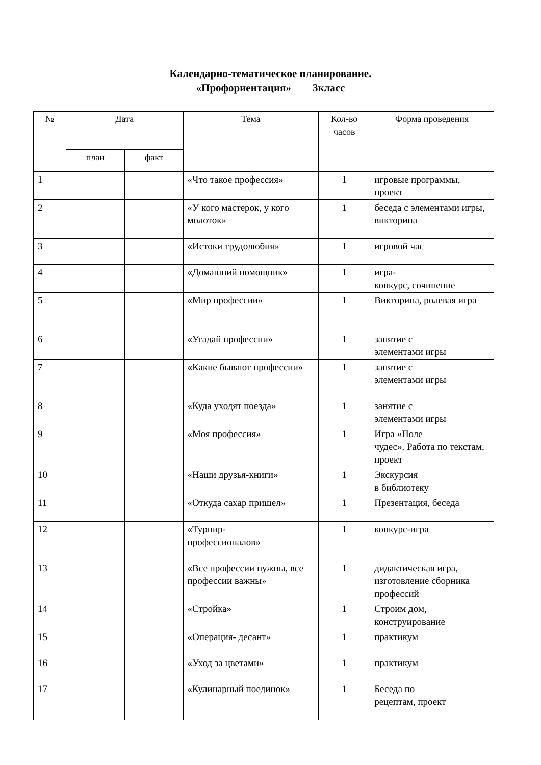Календарно-тематическое планирование.
«Профориентация» 3класс
| № | Дата | | Тема | Кол-во часов | Форма проведения |
| --- | --- | --- | --- | --- | --- |
| | план | факт | | | |
| 1 | | | «Что такое профессия» | 1 | игровые программы, проект |
| 2 | | | «У кого мастерок, у кого молоток» | 1 | беседа с элементами игры, викторина |
| 3 | | | «Истоки трудолюбия» | 1 | игровой час |
| 4 | | | «Домашний помощник» | 1 | игра- конкурс, сочинение |
| 5 | | | «Мир профессии» | 1 | Викторина, ролевая игра |
| 6 | | | «Угадай профессии» | 1 | занятие с элементами игры |
| 7 | | | «Какие бывают профессии» | 1 | занятие с элементами игры |
| 8 | | | «Куда уходят поезда» | 1 | занятие с элементами игры |
| 9 | | | «Моя профессия» | 1 | Игра «Поле чудес». Работа по текстам, проект |
| 10 | | | «Наши друзья-книги» | 1 | Экскурсия в библиотеку |
| 11 | | | «Откуда сахар пришел» | 1 | Презентация, беседа |
| 12 | | | «Турнир- профессионалов» | 1 | конкурс-игра |
| 13 | | | «Все профессии нужны, все профессии важны» | 1 | дидактическая игра, изготовление сборника профессий |
| 14 | | | «Стройка» | 1 | Строим дом, конструирование |
| 15 | | | «Операция- десант» | 1 | практикум |
| 16 | | | «Уход за цветами» | 1 | практикум |
| 17 | | | «Кулинарный поединок» | 1 | Беседа по рецептам, проект |